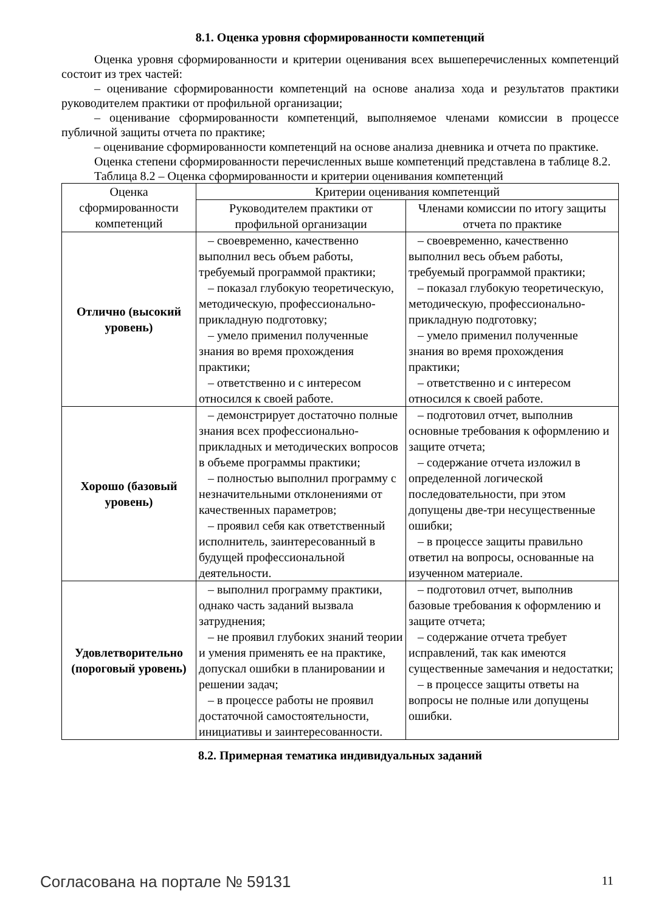8.1. Оценка уровня сформированности компетенций
Оценка уровня сформированности и критерии оценивания всех вышеперечисленных компетенций состоит из трех частей:
– оценивание сформированности компетенций на основе анализа хода и результатов практики руководителем практики от профильной организации;
– оценивание сформированности компетенций, выполняемое членами комиссии в процессе публичной защиты отчета по практике;
– оценивание сформированности компетенций на основе анализа дневника и отчета по практике.
Оценка степени сформированности перечисленных выше компетенций представлена в таблице 8.2.
Таблица 8.2 – Оценка сформированности и критерии оценивания компетенций
| Оценка сформированности компетенций | Критерии оценивания компетенций | |
| --- | --- | --- |
| | Руководителем практики от профильной организации | Членами комиссии по итогу защиты отчета по практике |
| Отлично (высокий уровень) | – своевременно, качественно выполнил весь объем работы, требуемый программой практики; – показал глубокую теоретическую, методическую, профессионально-прикладную подготовку; – умело применил полученные знания во время прохождения практики; – ответственно и с интересом относился к своей работе. | – своевременно, качественно выполнил весь объем работы, требуемый программой практики; – показал глубокую теоретическую, методическую, профессионально-прикладную подготовку; – умело применил полученные знания во время прохождения практики; – ответственно и с интересом относился к своей работе. |
| Хорошо (базовый уровень) | – демонстрирует достаточно полные знания всех профессионально-прикладных и методических вопросов в объеме программы практики; – полностью выполнил программу с незначительными отклонениями от качественных параметров; – проявил себя как ответственный исполнитель, заинтересованный в будущей профессиональной деятельности. | – подготовил отчет, выполнив основные требования к оформлению и защите отчета; – содержание отчета изложил в определенной логической последовательности, при этом допущены две-три несущественные ошибки; – в процессе защиты правильно ответил на вопросы, основанные на изученном материале. |
| Удовлетворительно (пороговый уровень) | – выполнил программу практики, однако часть заданий вызвала затруднения; – не проявил глубоких знаний теории и умения применять ее на практике, допускал ошибки в планировании и решении задач; – в процессе работы не проявил достаточной самостоятельности, инициативы и заинтересованности. | – подготовил отчет, выполнив базовые требования к оформлению и защите отчета; – содержание отчета требует исправлений, так как имеются существенные замечания и недостатки; – в процессе защиты ответы на вопросы не полные или допущены ошибки. |
8.2. Примерная тематика индивидуальных заданий
Согласована на портале № 59131 11